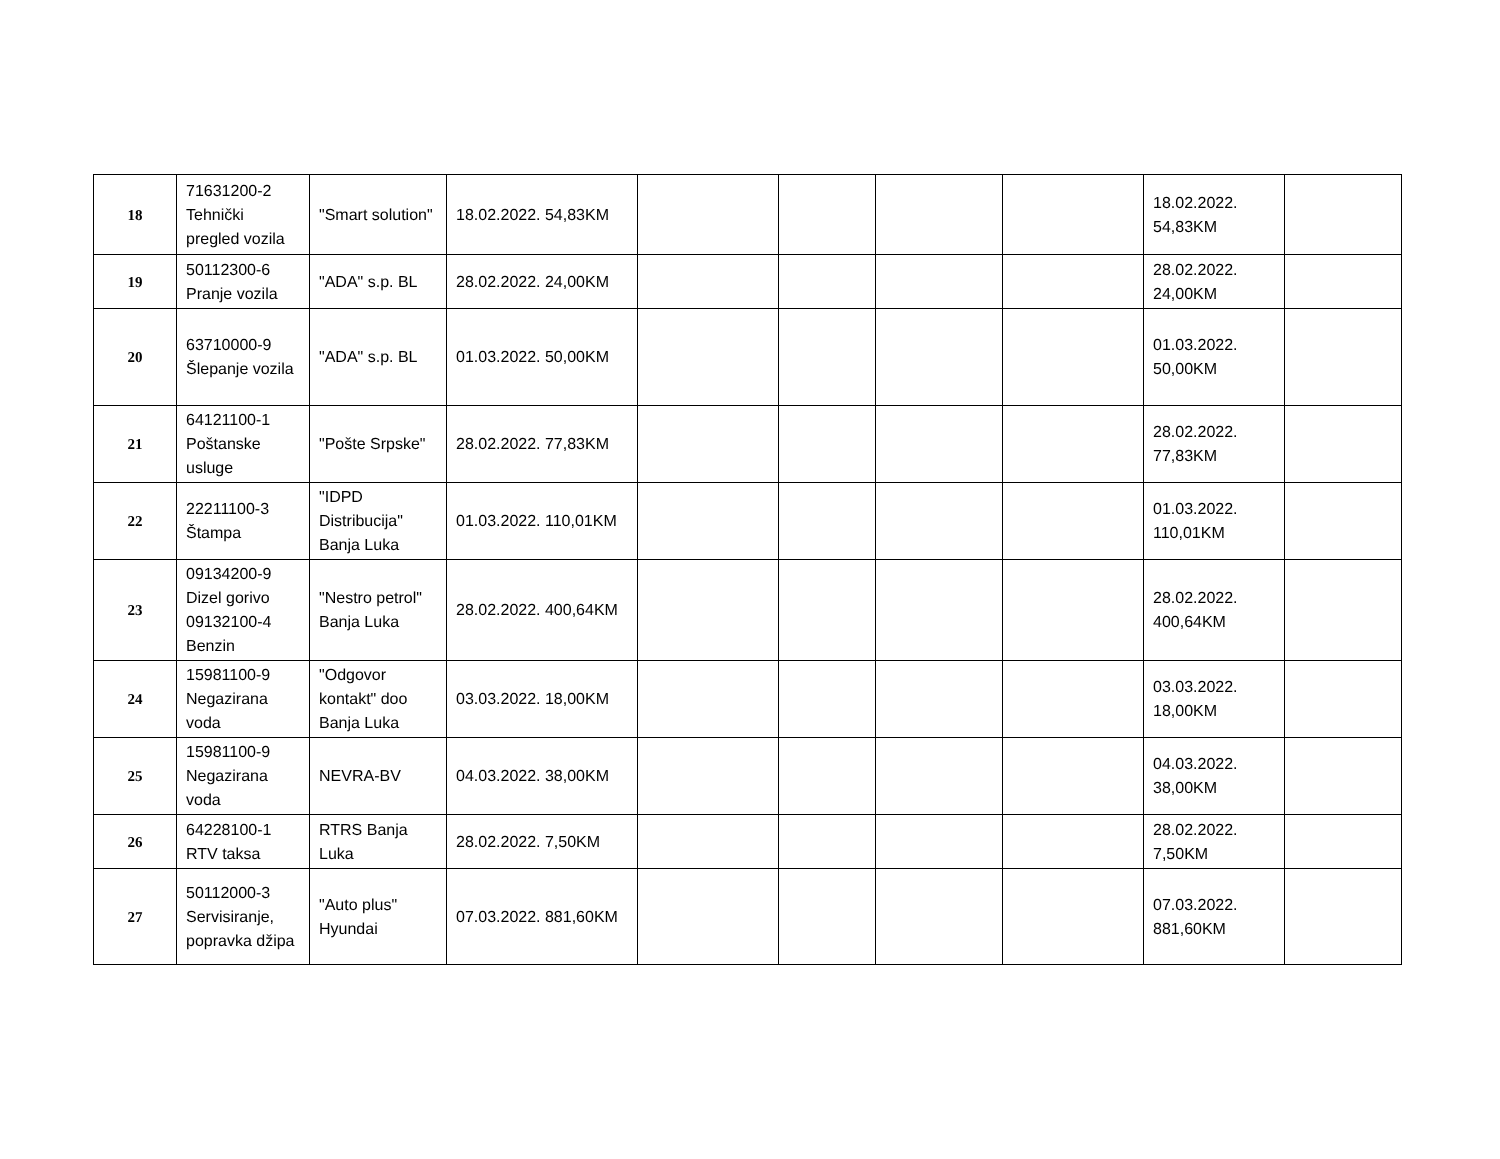| 18 | 71631200-2 Tehnički pregled vozila | "Smart solution" | 18.02.2022. 54,83KM | | | | | 18.02.2022. 54,83KM | |
| 19 | 50112300-6 Pranje vozila | "ADA" s.p. BL | 28.02.2022. 24,00KM | | | | | 28.02.2022. 24,00KM | |
| 20 | 63710000-9 Šlepanje vozila | "ADA" s.p. BL | 01.03.2022. 50,00KM | | | | | 01.03.2022. 50,00KM | |
| 21 | 64121100-1 Poštanske usluge | "Pošte Srpske" | 28.02.2022. 77,83KM | | | | | 28.02.2022. 77,83KM | |
| 22 | 22211100-3 Štampa | "IDPD Distribucija" Banja Luka | 01.03.2022. 110,01KM | | | | | 01.03.2022. 110,01KM | |
| 23 | 09134200-9 Dizel gorivo 09132100-4 Benzin | "Nestro petrol" Banja Luka | 28.02.2022. 400,64KM | | | | | 28.02.2022. 400,64KM | |
| 24 | 15981100-9 Negazirana voda | "Odgovor kontakt" doo Banja Luka | 03.03.2022. 18,00KM | | | | | 03.03.2022. 18,00KM | |
| 25 | 15981100-9 Negazirana voda | NEVRA-BV | 04.03.2022. 38,00KM | | | | | 04.03.2022. 38,00KM | |
| 26 | 64228100-1 RTV taksa | RTRS Banja Luka | 28.02.2022. 7,50KM | | | | | 28.02.2022. 7,50KM | |
| 27 | 50112000-3 Servisiranje, popravka džipa | "Auto plus" Hyundai | 07.03.2022. 881,60KM | | | | | 07.03.2022. 881,60KM | |